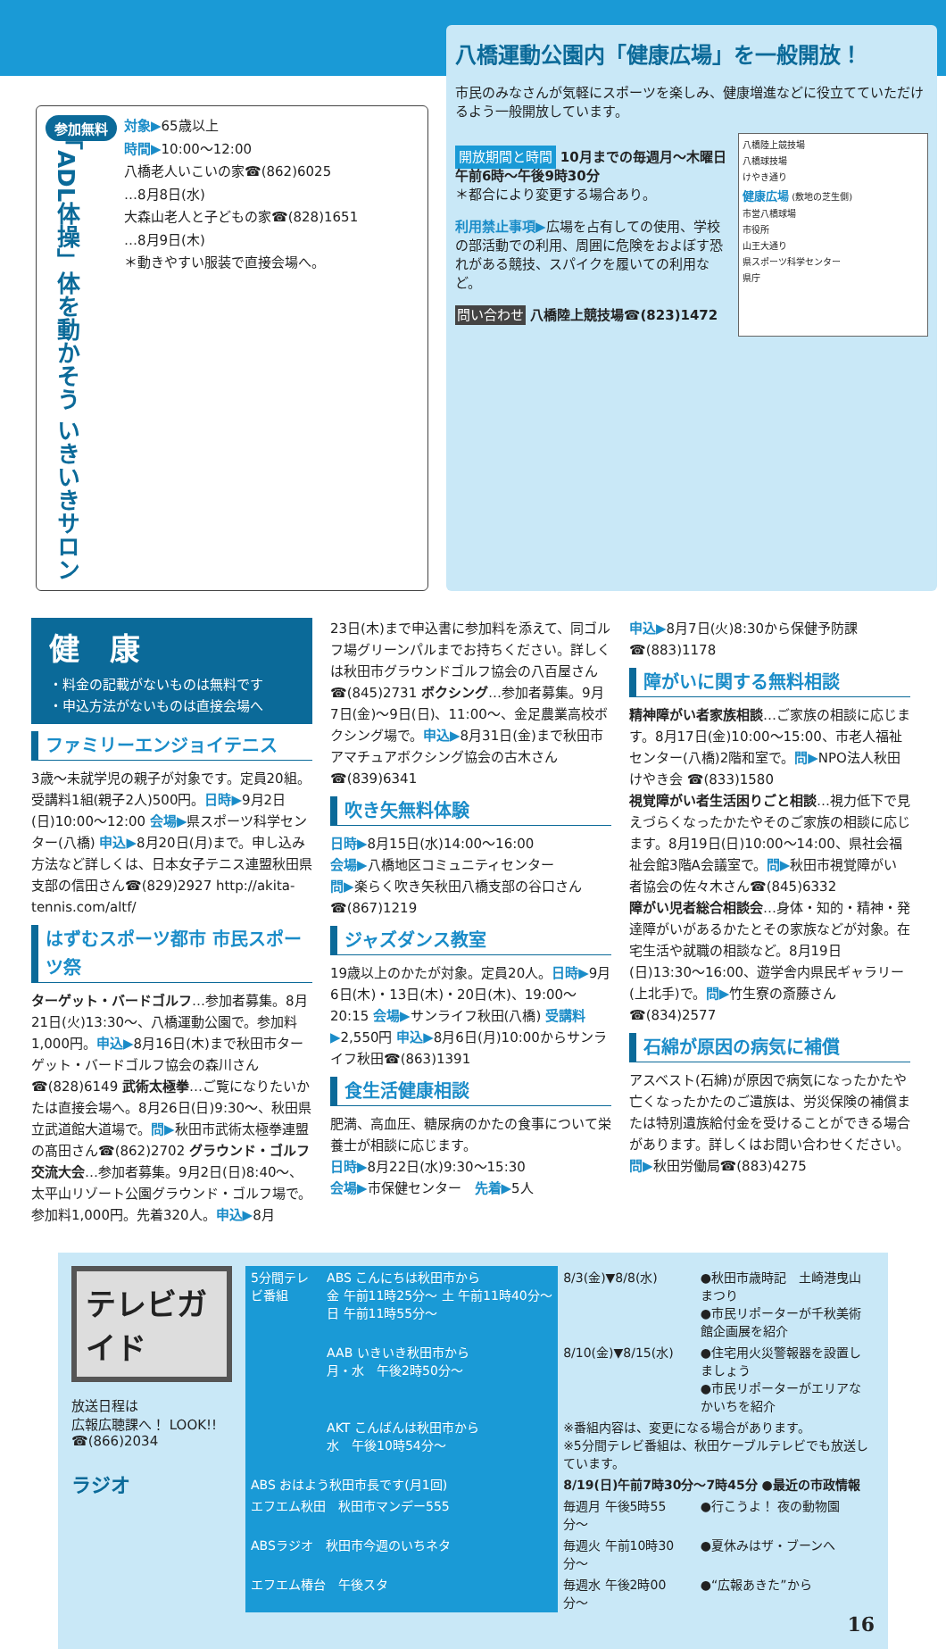参加無料
「ADL体操」体を動かそう いきいきサロン
対象▶65歳以上
時間▶10:00〜12:00
八橋老人いこいの家☎(862)6025
…8月8日(水)
大森山老人と子どもの家☎(828)1651
…8月9日(木)
＊動きやすい服装で直接会場へ。
八橋運動公園内「健康広場」を一般開放！
市民のみなさんが気軽にスポーツを楽しみ、健康増進などに役立てていただけるよう一般開放しています。
開放期間と時間 10月までの毎週月〜木曜日 午前6時〜午後9時30分
＊都合により変更する場合あり。
利用禁止事項▶広場を占有しての使用、学校の部活動での利用、周囲に危険をおよぼす恐れがある競技、スパイクを履いての利用など。
問い合わせ 八橋陸上競技場☎(823)1472
八橋陸上競技場
八橋球技場
けやき通り
健康広場 (敷地の芝生側)
市営八橋球場
市役所
山王大通り
県スポーツ科学センター
県庁
健　康
・料金の記載がないものは無料です
・申込方法がないものは直接会場へ
ファミリーエンジョイテニス
3歳〜未就学児の親子が対象です。定員20組。受講料1組(親子2人)500円。日時▶9月2日(日)10:00〜12:00 会場▶県スポーツ科学センター(八橋) 申込▶8月20日(月)まで。申し込み方法など詳しくは、日本女子テニス連盟秋田県支部の信田さん☎(829)2927 http://akita-tennis.com/altf/
はずむスポーツ都市 市民スポーツ祭
ターゲット・バードゴルフ…参加者募集。8月21日(火)13:30〜、八橋運動公園で。参加料1,000円。申込▶8月16日(木)まで秋田市ターゲット・バードゴルフ協会の森川さん☎(828)6149 武術太極拳…ご覧になりたいかたは直接会場へ。8月26日(日)9:30〜、秋田県立武道館大道場で。問▶秋田市武術太極拳連盟の髙田さん☎(862)2702 グラウンド・ゴルフ交流大会…参加者募集。9月2日(日)8:40〜、太平山リゾート公園グラウンド・ゴルフ場で。参加料1,000円。先着320人。申込▶8月
23日(木)まで申込書に参加料を添えて、同ゴルフ場グリーンパルまでお持ちください。詳しくは秋田市グラウンドゴルフ協会の八百屋さん☎(845)2731 ボクシング…参加者募集。9月7日(金)〜9日(日)、11:00〜、金足農業高校ボクシング場で。申込▶8月31日(金)まで秋田市アマチュアボクシング協会の古木さん☎(839)6341
吹き矢無料体験
日時▶8月15日(水)14:00〜16:00
会場▶八橋地区コミュニティセンター
問▶楽らく吹き矢秋田八橋支部の谷口さん☎(867)1219
ジャズダンス教室
19歳以上のかたが対象。定員20人。日時▶9月6日(木)・13日(木)・20日(木)、19:00〜20:15 会場▶サンライフ秋田(八橋) 受講料▶2,550円 申込▶8月6日(月)10:00からサンライフ秋田☎(863)1391
食生活健康相談
肥満、高血圧、糖尿病のかたの食事について栄養士が相談に応じます。
日時▶8月22日(水)9:30〜15:30
会場▶市保健センター　先着▶5人
申込▶8月7日(火)8:30から保健予防課☎(883)1178
障がいに関する無料相談
精神障がい者家族相談…ご家族の相談に応じます。8月17日(金)10:00〜15:00、市老人福祉センター(八橋)2階和室で。問▶NPO法人秋田けやき会 ☎(833)1580
視覚障がい者生活困りごと相談…視力低下で見えづらくなったかたやそのご家族の相談に応じます。8月19日(日)10:00〜14:00、県社会福祉会館3階A会議室で。問▶秋田市視覚障がい者協会の佐々木さん☎(845)6332
障がい児者総合相談会…身体・知的・精神・発達障がいがあるかたとその家族などが対象。在宅生活や就職の相談など。8月19日(日)13:30〜16:00、遊学舎内県民ギャラリー(上北手)で。問▶竹生寮の斎藤さん☎(834)2577
石綿が原因の病気に補償
アスベスト(石綿)が原因で病気になったかたや亡くなったかたのご遺族は、労災保険の補償または特別遺族給付金を受けることができる場合があります。詳しくはお問い合わせください。
問▶秋田労働局☎(883)4275
テレビガイド
放送日程は
広報広聴課へ！ LOOK!!
☎(866)2034
ラジオ
| 5分間テレビ番組 | ABS こんにちは秋田市から 金 午前11時25分〜 土 午前11時40分〜 日 午前11時55分〜 | 8/3(金)▼8/8(水) | ●秋田市歳時記 土崎港曳山まつり ●市民リポーターが千秋美術館企画展を紹介 |
| | AAB いきいき秋田市から 月・水 午後2時50分〜 | 8/10(金)▼8/15(水) | ●住宅用火災警報器を設置しましょう ●市民リポーターがエリアなかいちを紹介 |
| | AKT こんばんは秋田市から 水 午後10時54分〜 | ※番組内容は、変更になる場合があります。 ※5分間テレビ番組は、秋田ケーブルテレビでも放送しています。 | |
| ABS おはよう秋田市長です(月1回) | | 8/19(日)午前7時30分〜7時45分 ●最近の市政情報 | |
| エフエム秋田 秋田市マンデー555 | | 毎週月 午後5時55分〜 | ●行こうよ！ 夜の動物園 |
| ABSラジオ 秋田市今週のいちネタ | | 毎週火 午前10時30分〜 | ●夏休みはザ・ブーンへ |
| エフエム椿台 午後スタ | | 毎週水 午後2時00分〜 | ●“広報あきた”から |
16